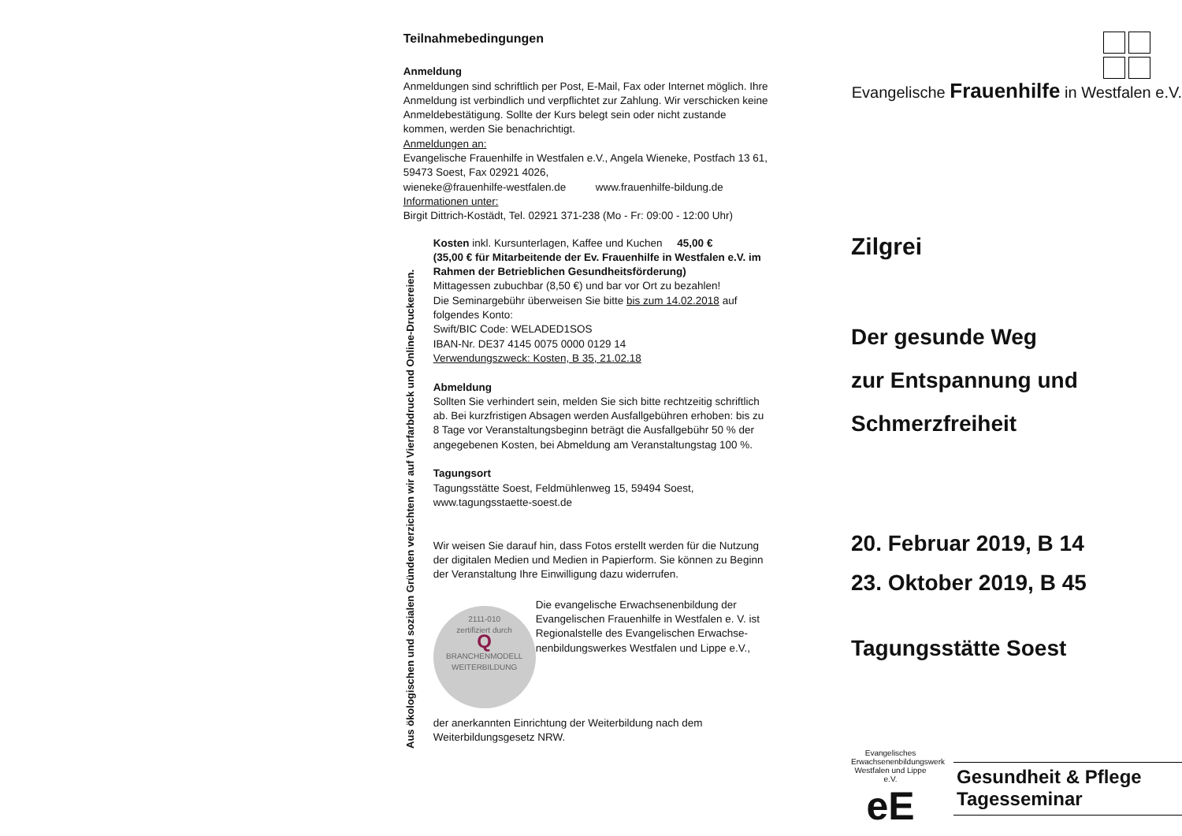Teilnahmebedingungen
Anmeldung
Anmeldungen sind schriftlich per Post, E-Mail, Fax oder Internet möglich. Ihre Anmeldung ist verbindlich und verpflichtet zur Zahlung. Wir verschicken keine Anmeldebestätigung. Sollte der Kurs belegt sein oder nicht zustande kommen, werden Sie benachrichtigt.
Anmeldungen an:
Evangelische Frauenhilfe in Westfalen e.V., Angela Wieneke, Postfach 13 61, 59473 Soest, Fax 02921 4026,
wieneke@frauenhilfe-westfalen.de www.frauenhilfe-bildung.de
Informationen unter:
Birgit Dittrich-Kostädt, Tel. 02921 371-238 (Mo - Fr: 09:00 - 12:00 Uhr)
Aus ökologischen und sozialen Gründen verzichten wir auf Vierfarbdruck und Online-Druckereien.
Kosten inkl. Kursunterlagen, Kaffee und Kuchen 45,00 €
(35,00 € für Mitarbeitende der Ev. Frauenhilfe in Westfalen e.V. im Rahmen der Betrieblichen Gesundheitsförderung)
Mittagessen zubuchbar (8,50 €) und bar vor Ort zu bezahlen!
Die Seminargebühr überweisen Sie bitte bis zum 14.02.2018 auf folgendes Konto:
Swift/BIC Code: WELADED1SOS
IBAN-Nr. DE37 4145 0075 0000 0129 14
Verwendungszweck: Kosten, B 35, 21.02.18
Abmeldung
Sollten Sie verhindert sein, melden Sie sich bitte rechtzeitig schriftlich ab. Bei kurzfristigen Absagen werden Ausfallgebühren erhoben: bis zu 8 Tage vor Veranstaltungsbeginn beträgt die Ausfallgebühr 50 % der angegebenen Kosten, bei Abmeldung am Veranstaltungstag 100 %.
Tagungsort
Tagungsstätte Soest, Feldmühlenweg 15, 59494 Soest, www.tagungsstaette-soest.de
Wir weisen Sie darauf hin, dass Fotos erstellt werden für die Nutzung der digitalen Medien und Medien in Papierform. Sie können zu Beginn der Veranstaltung Ihre Einwilligung dazu widerrufen.
2111-010
zertifiziert durch
Q
BRANCHENMODELL WEITERBILDUNG
Die evangelische Erwachsenenbildung der Evangelischen Frauenhilfe in Westfalen e. V. ist Regionalstelle des Evangelischen Erwachse-nenbildungswerkes Westfalen und Lippe e.V.,
der anerkannten Einrichtung der Weiterbildung nach dem Weiterbildungsgesetz NRW.
Evangelische Frauenhilfe in Westfalen e.V.
Zilgrei
Der gesunde Weg
zur Entspannung und
Schmerzfreiheit
20. Februar 2019, B 14
23. Oktober 2019, B 45
Tagungsstätte Soest
Evangelisches Erwachsenenbildungswerk Westfalen und Lippe e.V.
eE
Gesundheit & Pflege
Tagesseminar